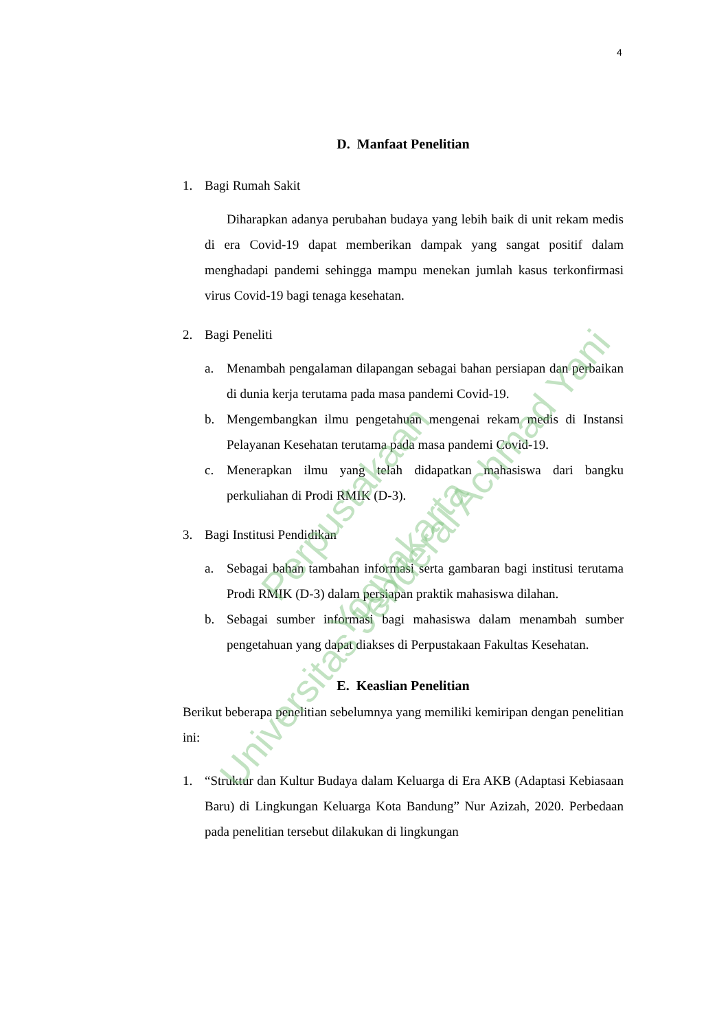4
D. Manfaat Penelitian
1. Bagi Rumah Sakit
Diharapkan adanya perubahan budaya yang lebih baik di unit rekam medis di era Covid-19 dapat memberikan dampak yang sangat positif dalam menghadapi pandemi sehingga mampu menekan jumlah kasus terkonfirmasi virus Covid-19 bagi tenaga kesehatan.
2. Bagi Peneliti
a. Menambah pengalaman dilapangan sebagai bahan persiapan dan perbaikan di dunia kerja terutama pada masa pandemi Covid-19.
b. Mengembangkan ilmu pengetahuan mengenai rekam medis di Instansi Pelayanan Kesehatan terutama pada masa pandemi Covid-19.
c. Menerapkan ilmu yang telah didapatkan mahasiswa dari bangku perkuliahan di Prodi RMIK (D-3).
3. Bagi Institusi Pendidikan
a. Sebagai bahan tambahan informasi serta gambaran bagi institusi terutama Prodi RMIK (D-3) dalam persiapan praktik mahasiswa dilahan.
b. Sebagai sumber informasi bagi mahasiswa dalam menambah sumber pengetahuan yang dapat diakses di Perpustakaan Fakultas Kesehatan.
E. Keaslian Penelitian
Berikut beberapa penelitian sebelumnya yang memiliki kemiripan dengan penelitian ini:
1. “Struktur dan Kultur Budaya dalam Keluarga di Era AKB (Adaptasi Kebiasaan Baru) di Lingkungan Keluarga Kota Bandung” Nur Azizah, 2020. Perbedaan pada penelitian tersebut dilakukan di lingkungan
Perpustakaan
Universitas Jenderal Achmad Yani Yogyakarta